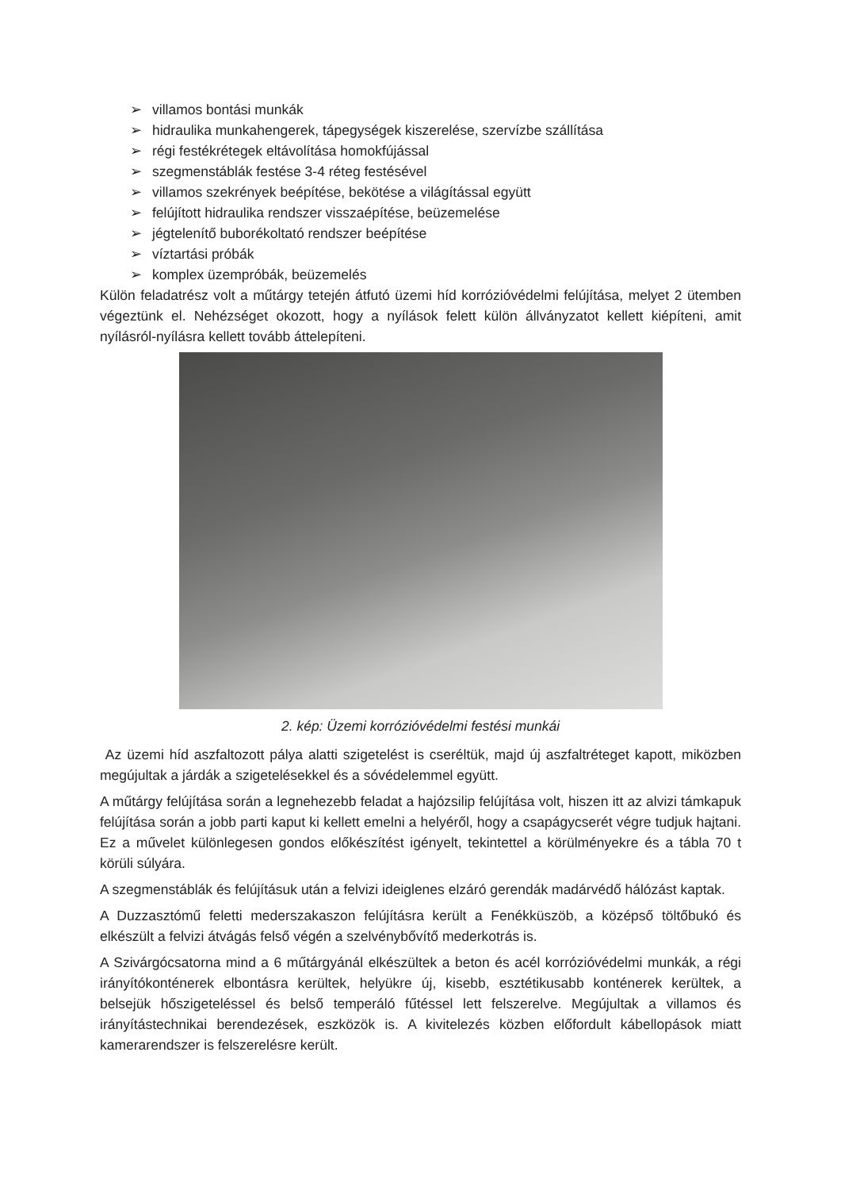➢ villamos bontási munkák
➢ hidraulika munkahengerek, tápegységek kiszerelése, szervízbe szállítása
➢ régi festékrétegek eltávolítása homokfújással
➢ szegmenstáblák festése 3-4 réteg festésével
➢ villamos szekrények beépítése, bekötése a világítással együtt
➢ felújított hidraulika rendszer visszaépítése, beüzemelése
➢ jégtelenítő buborékoltató rendszer beépítése
➢ víztartási próbák
➢ komplex üzempróbák, beüzemelés
Külön feladatrész volt a műtárgy tetején átfutó üzemi híd korrózióvédelmi felújítása, melyet 2 ütemben végeztünk el. Nehézséget okozott, hogy a nyílások felett külön állványzatot kellett kiépíteni, amit nyílásról-nyílásra kellett tovább áttelepíteni.
2. kép: Üzemi korrózióvédelmi festési munkái
Az üzemi híd aszfaltozott pálya alatti szigetelést is cseréltük, majd új aszfaltréteget kapott, miközben megújultak a járdák a szigetelésekkel és a sóvédelemmel együtt.
A műtárgy felújítása során a legnehezebb feladat a hajózsilip felújítása volt, hiszen itt az alvizi támkapuk felújítása során a jobb parti kaput ki kellett emelni a helyéről, hogy a csapágycserét végre tudjuk hajtani. Ez a művelet különlegesen gondos előkészítést igényelt, tekintettel a körülményekre és a tábla 70 t körüli súlyára.
A szegmenstáblák és felújításuk után a felvizi ideiglenes elzáró gerendák madárvédő hálózást kaptak.
A Duzzasztómű feletti mederszakaszon felújításra került a Fenékküszöb, a középső töltőbukó és elkészült a felvizi átvágás felső végén a szelvénybővítő mederkotrás is.
A Szivárgócsatorna mind a 6 műtárgyánál elkészültek a beton és acél korrózióvédelmi munkák, a régi irányítókonténerek elbontásra kerültek, helyükre új, kisebb, esztétikusabb konténerek kerültek, a belsejük hőszigeteléssel és belső temperáló fűtéssel lett felszerelve. Megújultak a villamos és irányítástechnikai berendezések, eszközök is. A kivitelezés közben előfordult kábellopások miatt kamerarendszer is felszerelésre került.